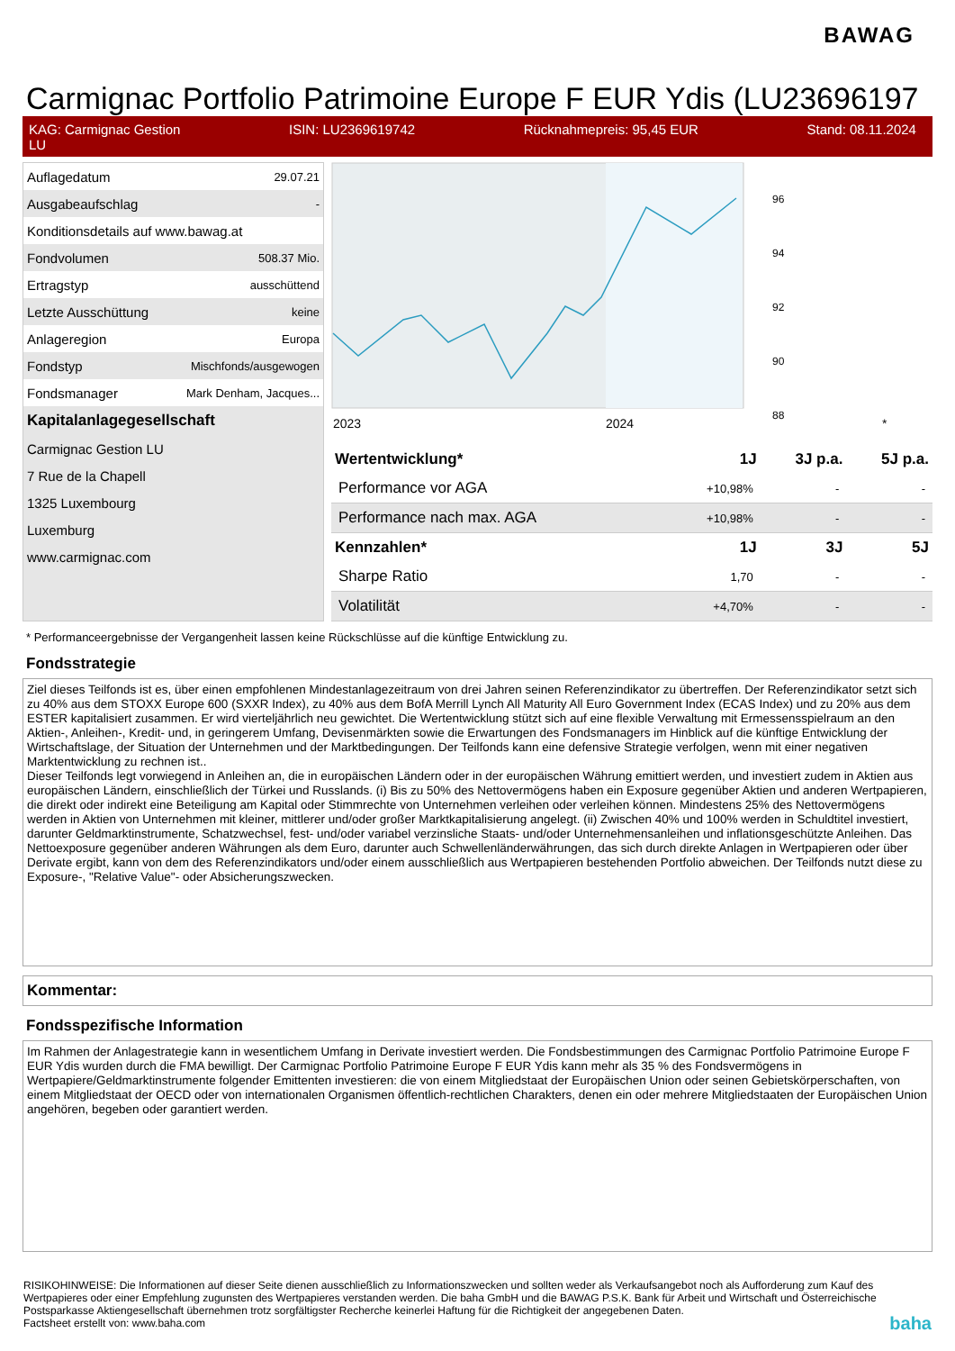BAWAG
Carmignac Portfolio Patrimoine Europe F EUR Ydis (LU23696197
KAG: Carmignac Gestion
LU ISIN: LU2369619742 Rücknahmepreis: 95,45 EUR Stand: 08.11.2024
| Auflagedatum | 29.07.21 |
| Ausgabeaufschlag | - |
| Konditionsdetails auf www.bawag.at | |
| Fondvolumen | 508.37 Mio. |
| Ertragstyp | ausschüttend |
| Letzte Ausschüttung | keine |
| Anlageregion | Europa |
| Fondstyp | Mischfonds/ausgewogen |
| Fondsmanager | Mark Denham, Jacques... |
| Kapitalanlagegesellschaft | |
| Carmignac Gestion LU | |
| 7 Rue de la Chapell | |
| 1325 Luxembourg | |
| Luxemburg | |
| www.carmignac.com | |
96
94
92
90
88
2023
2024
*
| Wertentwicklung* | 1J | 3J p.a. | 5J p.a. |
| --- | --- | --- | --- |
| Performance vor AGA | +10,98% | - | - |
| Performance nach max. AGA | +10,98% | - | - |
| Kennzahlen* | 1J | 3J | 5J |
| Sharpe Ratio | 1,70 | - | - |
| Volatilität | +4,70% | - | - |
* Performanceergebnisse der Vergangenheit lassen keine Rückschlüsse auf die künftige Entwicklung zu.
Fondsstrategie
Ziel dieses Teilfonds ist es, über einen empfohlenen Mindestanlagezeitraum von drei Jahren seinen Referenzindikator zu übertreffen. Der Referenzindikator setzt sich zu 40% aus dem STOXX Europe 600 (SXXR Index), zu 40% aus dem BofA Merrill Lynch All Maturity All Euro Government Index (ECAS Index) und zu 20% aus dem ESTER kapitalisiert zusammen. Er wird vierteljährlich neu gewichtet. Die Wertentwicklung stützt sich auf eine flexible Verwaltung mit Ermessensspielraum an den Aktien-, Anleihen-, Kredit- und, in geringerem Umfang, Devisenmärkten sowie die Erwartungen des Fondsmanagers im Hinblick auf die künftige Entwicklung der Wirtschaftslage, der Situation der Unternehmen und der Marktbedingungen. Der Teilfonds kann eine defensive Strategie verfolgen, wenn mit einer negativen Marktentwicklung zu rechnen ist..
Dieser Teilfonds legt vorwiegend in Anleihen an, die in europäischen Ländern oder in der europäischen Währung emittiert werden, und investiert zudem in Aktien aus europäischen Ländern, einschließlich der Türkei und Russlands. (i) Bis zu 50% des Nettovermögens haben ein Exposure gegenüber Aktien und anderen Wertpapieren, die direkt oder indirekt eine Beteiligung am Kapital oder Stimmrechte von Unternehmen verleihen oder verleihen können. Mindestens 25% des Nettovermögens werden in Aktien von Unternehmen mit kleiner, mittlerer und/oder großer Marktkapitalisierung angelegt. (ii) Zwischen 40% und 100% werden in Schuldtitel investiert, darunter Geldmarktinstrumente, Schatzwechsel, fest- und/oder variabel verzinsliche Staats- und/oder Unternehmensanleihen und inflationsgeschützte Anleihen. Das Nettoexposure gegenüber anderen Währungen als dem Euro, darunter auch Schwellenländerwährungen, das sich durch direkte Anlagen in Wertpapieren oder über Derivate ergibt, kann von dem des Referenzindikators und/oder einem ausschließlich aus Wertpapieren bestehenden Portfolio abweichen. Der Teilfonds nutzt diese zu Exposure-, "Relative Value"- oder Absicherungszwecken.
Kommentar:
Fondsspezifische Information
Im Rahmen der Anlagestrategie kann in wesentlichem Umfang in Derivate investiert werden. Die Fondsbestimmungen des Carmignac Portfolio Patrimoine Europe F EUR Ydis wurden durch die FMA bewilligt. Der Carmignac Portfolio Patrimoine Europe F EUR Ydis kann mehr als 35 % des Fondsvermögens in Wertpapiere/Geldmarktinstrumente folgender Emittenten investieren: die von einem Mitgliedstaat der Europäischen Union oder seinen Gebietskörperschaften, von einem Mitgliedstaat der OECD oder von internationalen Organismen öffentlich-rechtlichen Charakters, denen ein oder mehrere Mitgliedstaaten der Europäischen Union angehören, begeben oder garantiert werden.
RISIKOHINWEISE: Die Informationen auf dieser Seite dienen ausschließlich zu Informationszwecken und sollten weder als Verkaufsangebot noch als Aufforderung zum Kauf des Wertpapieres oder einer Empfehlung zugunsten des Wertpapieres verstanden werden. Die baha GmbH und die BAWAG P.S.K. Bank für Arbeit und Wirtschaft und Österreichische Postsparkasse Aktiengesellschaft übernehmen trotz sorgfältigster Recherche keinerlei Haftung für die Richtigkeit der angegebenen Daten.
Factsheet erstellt von: www.baha.com baha